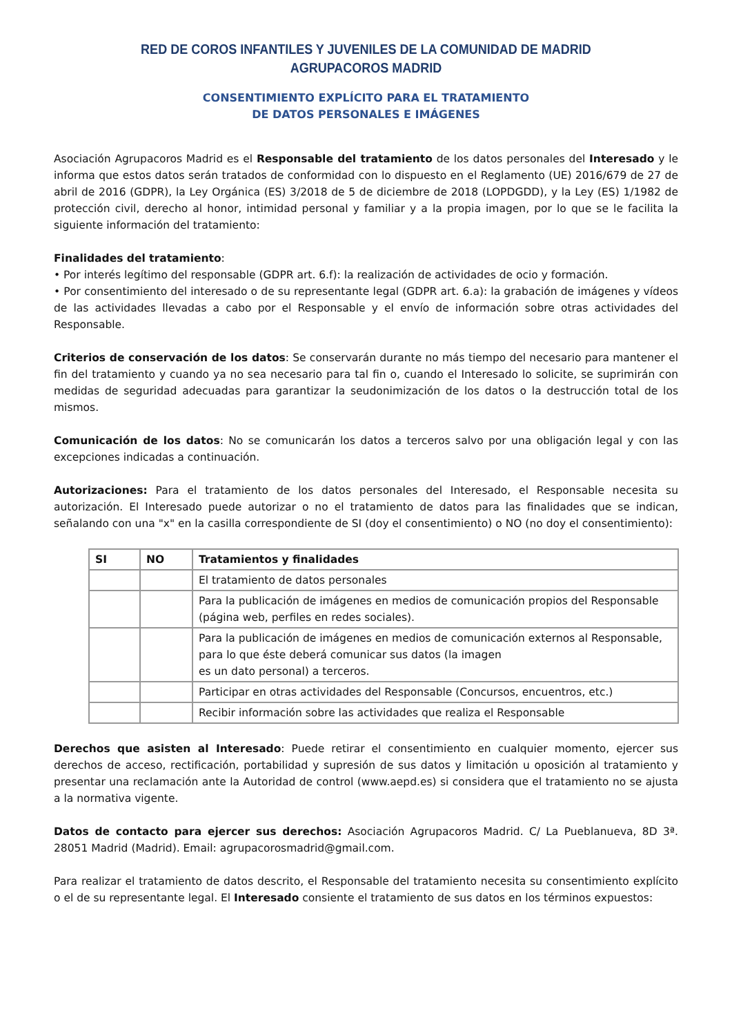RED DE COROS INFANTILES Y JUVENILES DE LA COMUNIDAD DE MADRID
AGRUPACOROS MADRID
CONSENTIMIENTO EXPLÍCITO PARA EL TRATAMIENTO
DE DATOS PERSONALES E IMÁGENES
Asociación Agrupacoros Madrid es el Responsable del tratamiento de los datos personales del Interesado y le informa que estos datos serán tratados de conformidad con lo dispuesto en el Reglamento (UE) 2016/679 de 27 de abril de 2016 (GDPR), la Ley Orgánica (ES) 3/2018 de 5 de diciembre de 2018 (LOPDGDD), y la Ley (ES) 1/1982 de protección civil, derecho al honor, intimidad personal y familiar y a la propia imagen, por lo que se le facilita la siguiente información del tratamiento:
Finalidades del tratamiento:
• Por interés legítimo del responsable (GDPR art. 6.f): la realización de actividades de ocio y formación.
• Por consentimiento del interesado o de su representante legal (GDPR art. 6.a): la grabación de imágenes y vídeos de las actividades llevadas a cabo por el Responsable y el envío de información sobre otras actividades del Responsable.
Criterios de conservación de los datos: Se conservarán durante no más tiempo del necesario para mantener el fin del tratamiento y cuando ya no sea necesario para tal fin o, cuando el Interesado lo solicite, se suprimirán con medidas de seguridad adecuadas para garantizar la seudonimización de los datos o la destrucción total de los mismos.
Comunicación de los datos: No se comunicarán los datos a terceros salvo por una obligación legal y con las excepciones indicadas a continuación.
Autorizaciones: Para el tratamiento de los datos personales del Interesado, el Responsable necesita su autorización. El Interesado puede autorizar o no el tratamiento de datos para las finalidades que se indican, señalando con una "x" en la casilla correspondiente de SI (doy el consentimiento) o NO (no doy el consentimiento):
| SI | NO | Tratamientos y finalidades |
| --- | --- | --- |
| | | El tratamiento de datos personales |
| | | Para la publicación de imágenes en medios de comunicación propios del Responsable (página web, perfiles en redes sociales). |
| | | Para la publicación de imágenes en medios de comunicación externos al Responsable, para lo que éste deberá comunicar sus datos (la imagen es un dato personal) a terceros. |
| | | Participar en otras actividades del Responsable (Concursos, encuentros, etc.) |
| | | Recibir información sobre las actividades que realiza el Responsable |
Derechos que asisten al Interesado: Puede retirar el consentimiento en cualquier momento, ejercer sus derechos de acceso, rectificación, portabilidad y supresión de sus datos y limitación u oposición al tratamiento y presentar una reclamación ante la Autoridad de control (www.aepd.es) si considera que el tratamiento no se ajusta a la normativa vigente.
Datos de contacto para ejercer sus derechos: Asociación Agrupacoros Madrid. C/ La Pueblanueva, 8D 3ª. 28051 Madrid (Madrid). Email: agrupacorosmadrid@gmail.com.
Para realizar el tratamiento de datos descrito, el Responsable del tratamiento necesita su consentimiento explícito o el de su representante legal. El Interesado consiente el tratamiento de sus datos en los términos expuestos: